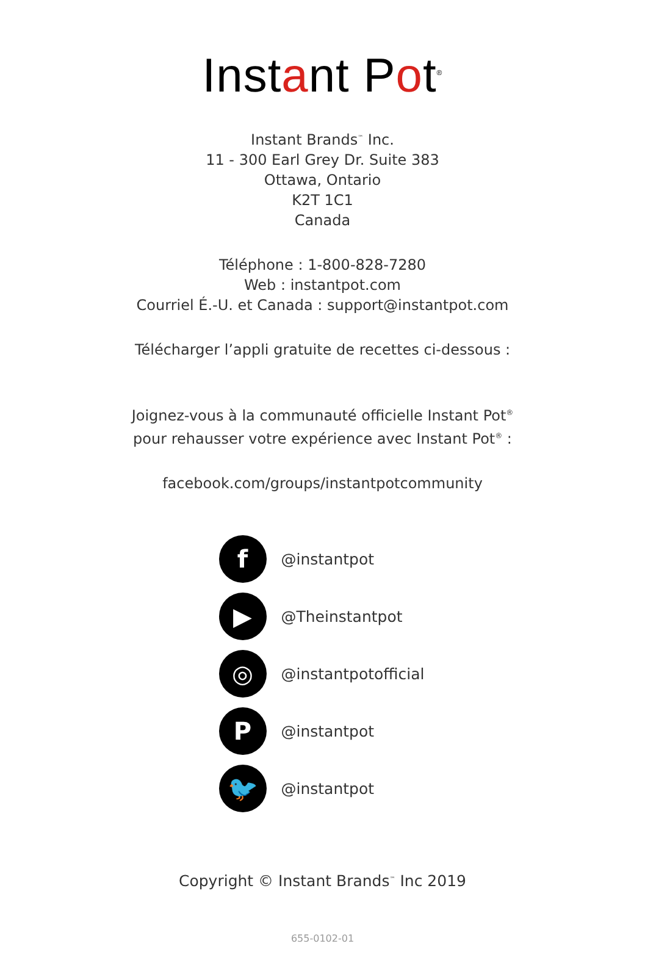Instant Pot<sup>®</sup>
Instant Brands<sup>™</sup> Inc.
11 - 300 Earl Grey Dr. Suite 383
Ottawa, Ontario
K2T 1C1
Canada
Téléphone : 1-800-828-7280
Web : instantpot.com
Courriel É.-U. et Canada : support@instantpot.com
Télécharger l’appli gratuite de recettes ci-dessous :
Joignez-vous à la communauté officielle Instant Pot<sup>®</sup>
pour rehausser votre expérience avec Instant Pot<sup>®</sup> :
facebook.com/groups/instantpotcommunity
f
@instantpot
▶
@Theinstantpot
◎
@instantpotofficial
P
@instantpot
🐦
@instantpot
Copyright © Instant Brands<sup>™</sup> Inc 2019
655-0102-01